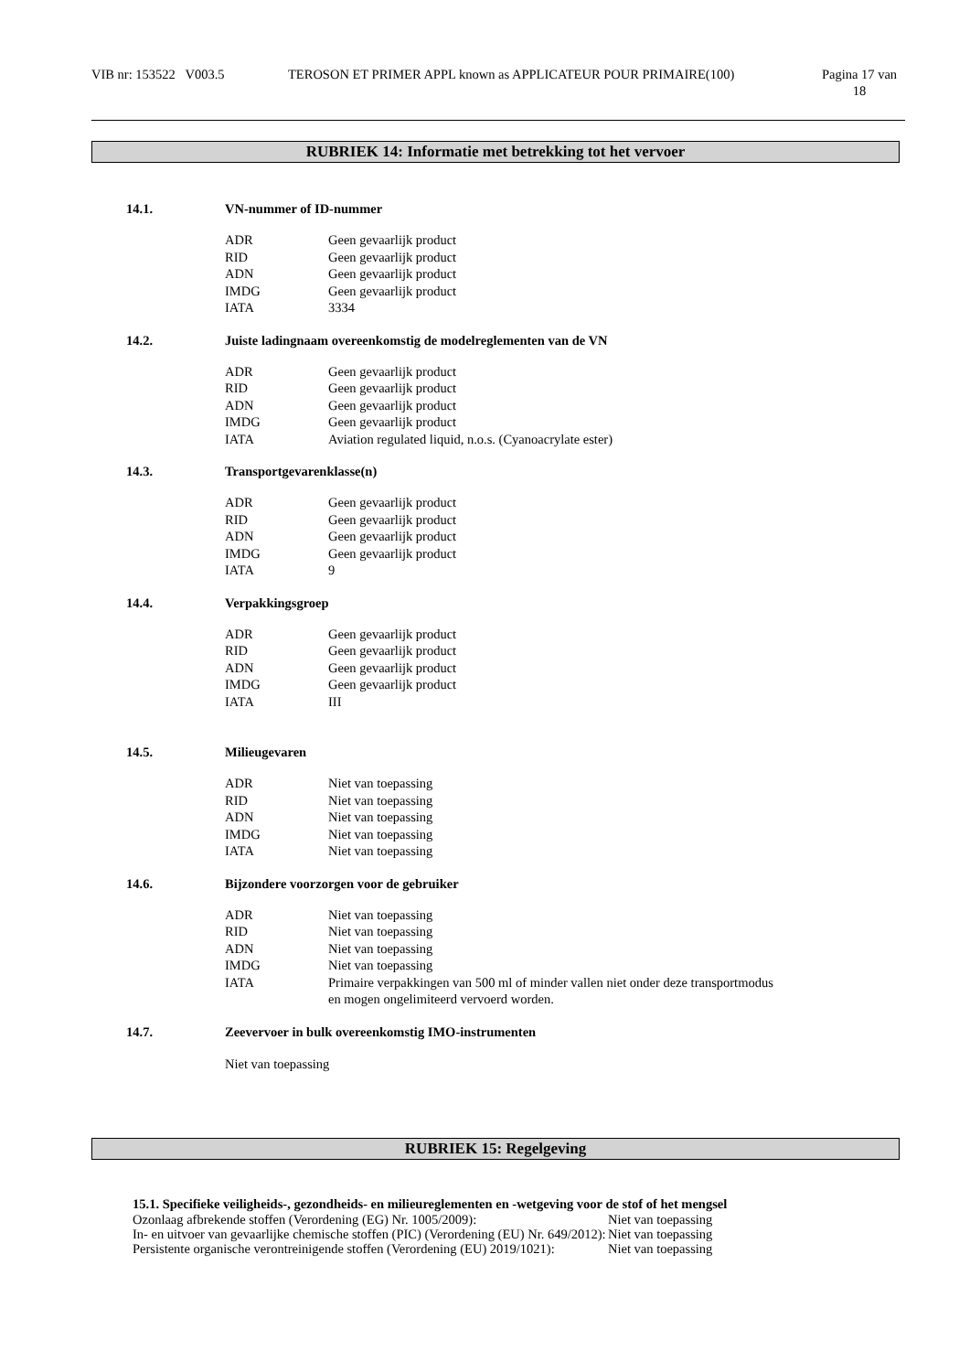VIB nr: 153522 V003.5 TEROSON ET PRIMER APPL known as APPLICATEUR POUR PRIMAIRE(100) Pagina 17 van 18
RUBRIEK 14: Informatie met betrekking tot het vervoer
14.1. VN-nummer of ID-nummer
| ADR | Geen gevaarlijk product |
| RID | Geen gevaarlijk product |
| ADN | Geen gevaarlijk product |
| IMDG | Geen gevaarlijk product |
| IATA | 3334 |
14.2. Juiste ladingnaam overeenkomstig de modelreglementen van de VN
| ADR | Geen gevaarlijk product |
| RID | Geen gevaarlijk product |
| ADN | Geen gevaarlijk product |
| IMDG | Geen gevaarlijk product |
| IATA | Aviation regulated liquid, n.o.s. (Cyanoacrylate ester) |
14.3. Transportgevarenklasse(n)
| ADR | Geen gevaarlijk product |
| RID | Geen gevaarlijk product |
| ADN | Geen gevaarlijk product |
| IMDG | Geen gevaarlijk product |
| IATA | 9 |
14.4. Verpakkingsgroep
| ADR | Geen gevaarlijk product |
| RID | Geen gevaarlijk product |
| ADN | Geen gevaarlijk product |
| IMDG | Geen gevaarlijk product |
| IATA | III |
14.5. Milieugevaren
| ADR | Niet van toepassing |
| RID | Niet van toepassing |
| ADN | Niet van toepassing |
| IMDG | Niet van toepassing |
| IATA | Niet van toepassing |
14.6. Bijzondere voorzorgen voor de gebruiker
| ADR | Niet van toepassing |
| RID | Niet van toepassing |
| ADN | Niet van toepassing |
| IMDG | Niet van toepassing |
| IATA | Primaire verpakkingen van 500 ml of minder vallen niet onder deze transportmodus en mogen ongelimiteerd vervoerd worden. |
14.7. Zeevervoer in bulk overeenkomstig IMO-instrumenten
Niet van toepassing
RUBRIEK 15: Regelgeving
15.1. Specifieke veiligheids-, gezondheids- en milieureglementen en -wetgeving voor de stof of het mengsel
| Ozonlaag afbrekende stoffen (Verordening (EG) Nr. 1005/2009): | Niet van toepassing |
| In- en uitvoer van gevaarlijke chemische stoffen (PIC) (Verordening (EU) Nr. 649/2012): | Niet van toepassing |
| Persistente organische verontreinigende stoffen (Verordening (EU) 2019/1021): | Niet van toepassing |